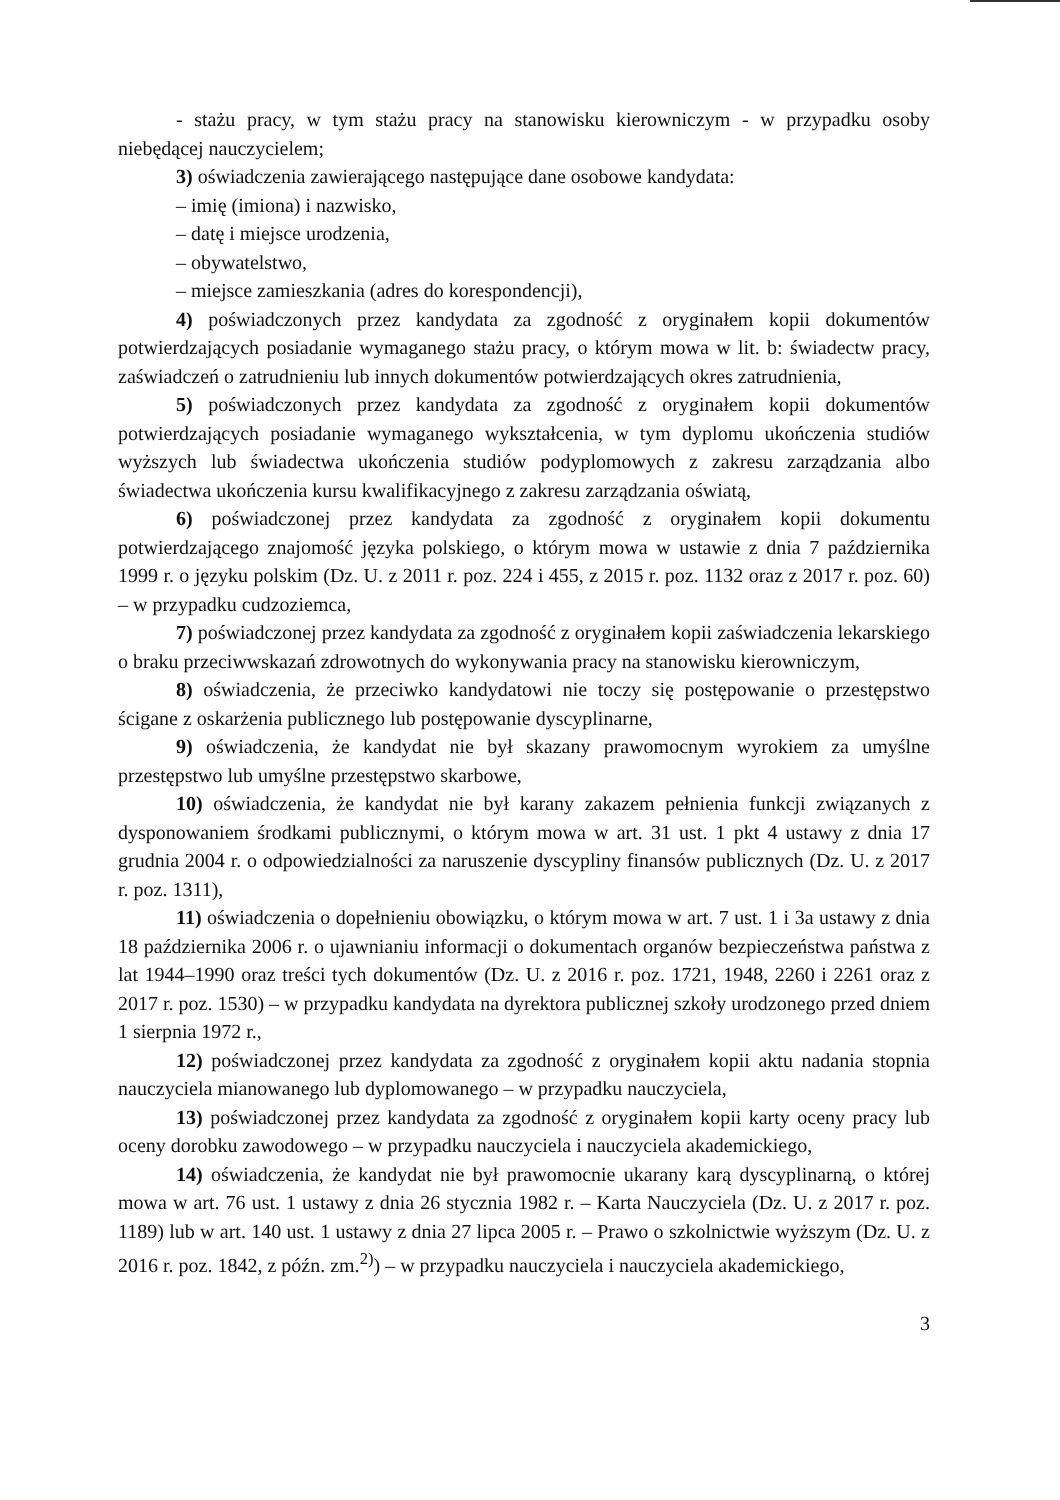- stażu pracy, w tym stażu pracy na stanowisku kierowniczym - w przypadku osoby niebędącej nauczycielem;
3) oświadczenia zawierającego następujące dane osobowe kandydata:
– imię (imiona) i nazwisko,
– datę i miejsce urodzenia,
– obywatelstwo,
– miejsce zamieszkania (adres do korespondencji),
4) poświadczonych przez kandydata za zgodność z oryginałem kopii dokumentów potwierdzających posiadanie wymaganego stażu pracy, o którym mowa w lit. b: świadectw pracy, zaświadczeń o zatrudnieniu lub innych dokumentów potwierdzających okres zatrudnienia,
5) poświadczonych przez kandydata za zgodność z oryginałem kopii dokumentów potwierdzających posiadanie wymaganego wykształcenia, w tym dyplomu ukończenia studiów wyższych lub świadectwa ukończenia studiów podyplomowych z zakresu zarządzania albo świadectwa ukończenia kursu kwalifikacyjnego z zakresu zarządzania oświatą,
6) poświadczonej przez kandydata za zgodność z oryginałem kopii dokumentu potwierdzającego znajomość języka polskiego, o którym mowa w ustawie z dnia 7 października 1999 r. o języku polskim (Dz. U. z 2011 r. poz. 224 i 455, z 2015 r. poz. 1132 oraz z 2017 r. poz. 60) – w przypadku cudzoziemca,
7) poświadczonej przez kandydata za zgodność z oryginałem kopii zaświadczenia lekarskiego o braku przeciwwskazań zdrowotnych do wykonywania pracy na stanowisku kierowniczym,
8) oświadczenia, że przeciwko kandydatowi nie toczy się postępowanie o przestępstwo ścigane z oskarżenia publicznego lub postępowanie dyscyplinarne,
9) oświadczenia, że kandydat nie był skazany prawomocnym wyrokiem za umyślne przestępstwo lub umyślne przestępstwo skarbowe,
10) oświadczenia, że kandydat nie był karany zakazem pełnienia funkcji związanych z dysponowaniem środkami publicznymi, o którym mowa w art. 31 ust. 1 pkt 4 ustawy z dnia 17 grudnia 2004 r. o odpowiedzialności za naruszenie dyscypliny finansów publicznych (Dz. U. z 2017 r. poz. 1311),
11) oświadczenia o dopełnieniu obowiązku, o którym mowa w art. 7 ust. 1 i 3a ustawy z dnia 18 października 2006 r. o ujawnianiu informacji o dokumentach organów bezpieczeństwa państwa z lat 1944–1990 oraz treści tych dokumentów (Dz. U. z 2016 r. poz. 1721, 1948, 2260 i 2261 oraz z 2017 r. poz. 1530) – w przypadku kandydata na dyrektora publicznej szkoły urodzonego przed dniem 1 sierpnia 1972 r.,
12) poświadczonej przez kandydata za zgodność z oryginałem kopii aktu nadania stopnia nauczyciela mianowanego lub dyplomowanego – w przypadku nauczyciela,
13) poświadczonej przez kandydata za zgodność z oryginałem kopii karty oceny pracy lub oceny dorobku zawodowego – w przypadku nauczyciela i nauczyciela akademickiego,
14) oświadczenia, że kandydat nie był prawomocnie ukarany karą dyscyplinarną, o której mowa w art. 76 ust. 1 ustawy z dnia 26 stycznia 1982 r. – Karta Nauczyciela (Dz. U. z 2017 r. poz. 1189) lub w art. 140 ust. 1 ustawy z dnia 27 lipca 2005 r. – Prawo o szkolnictwie wyższym (Dz. U. z 2016 r. poz. 1842, z późn. zm.<sup>2)</sup>) – w przypadku nauczyciela i nauczyciela akademickiego,
3